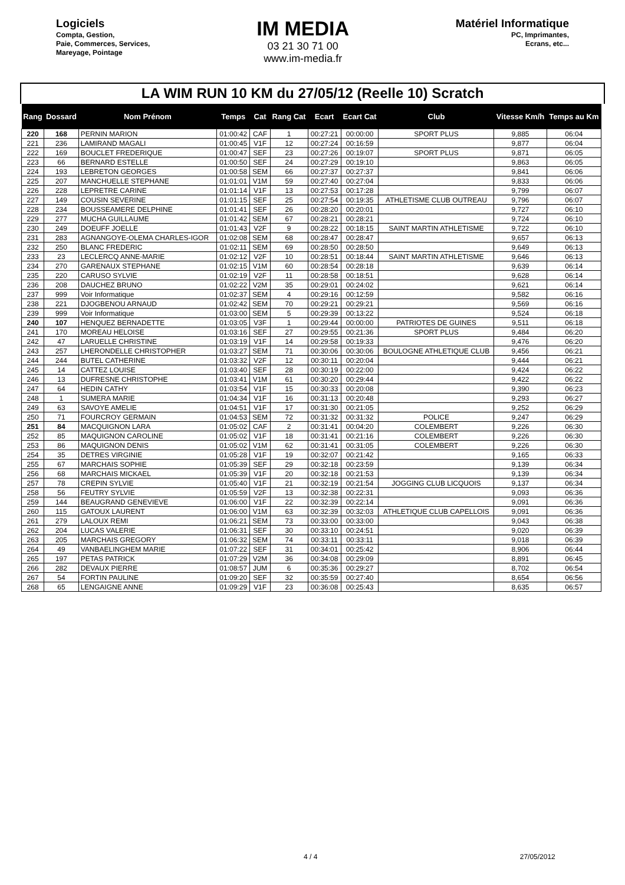Logiciels
Compta, Gestion,
Paie, Commerces, Services,
Mareyage, Pointage
IM MEDIA
03 21 30 71 00
www.im-media.fr
Matériel Informatique
PC, Imprimantes,
Ecrans, etc...
LA WIM RUN 10 KM du 27/05/12 (Reelle 10) Scratch
| Rang | Dossard | Nom Prénom | Temps | Cat | Rang Cat | Ecart | Ecart Cat | Club | Vitesse Km/h | Temps au Km |
| --- | --- | --- | --- | --- | --- | --- | --- | --- | --- | --- |
| 220 | 168 | PERNIN MARION | 01:00:42 | CAF | 1 | 00:27:21 | 00:00:00 | SPORT PLUS | 9,885 | 06:04 |
| 221 | 236 | LAMIRAND MAGALI | 01:00:45 | V1F | 12 | 00:27:24 | 00:16:59 | | 9,877 | 06:04 |
| 222 | 169 | BOUCLET FREDERIQUE | 01:00:47 | SEF | 23 | 00:27:26 | 00:19:07 | SPORT PLUS | 9,871 | 06:05 |
| 223 | 66 | BERNARD ESTELLE | 01:00:50 | SEF | 24 | 00:27:29 | 00:19:10 | | 9,863 | 06:05 |
| 224 | 193 | LEBRETON GEORGES | 01:00:58 | SEM | 66 | 00:27:37 | 00:27:37 | | 9,841 | 06:06 |
| 225 | 207 | MANCHUELLE STEPHANE | 01:01:01 | V1M | 59 | 00:27:40 | 00:27:04 | | 9,833 | 06:06 |
| 226 | 228 | LEPRETRE CARINE | 01:01:14 | V1F | 13 | 00:27:53 | 00:17:28 | | 9,799 | 06:07 |
| 227 | 149 | COUSIN SEVERINE | 01:01:15 | SEF | 25 | 00:27:54 | 00:19:35 | ATHLETISME CLUB OUTREAU | 9,796 | 06:07 |
| 228 | 234 | BOUSSEAMERE DELPHINE | 01:01:41 | SEF | 26 | 00:28:20 | 00:20:01 | | 9,727 | 06:10 |
| 229 | 277 | MUCHA GUILLAUME | 01:01:42 | SEM | 67 | 00:28:21 | 00:28:21 | | 9,724 | 06:10 |
| 230 | 249 | DOEUFF JOELLE | 01:01:43 | V2F | 9 | 00:28:22 | 00:18:15 | SAINT MARTIN ATHLETISME | 9,722 | 06:10 |
| 231 | 283 | AGNANGOYE-OLEMA CHARLES-IGOR | 01:02:08 | SEM | 68 | 00:28:47 | 00:28:47 | | 9,657 | 06:13 |
| 232 | 250 | BLANC FREDERIC | 01:02:11 | SEM | 69 | 00:28:50 | 00:28:50 | | 9,649 | 06:13 |
| 233 | 23 | LECLERCQ ANNE-MARIE | 01:02:12 | V2F | 10 | 00:28:51 | 00:18:44 | SAINT MARTIN ATHLETISME | 9,646 | 06:13 |
| 234 | 270 | GARENAUX STEPHANE | 01:02:15 | V1M | 60 | 00:28:54 | 00:28:18 | | 9,639 | 06:14 |
| 235 | 220 | CARUSO SYLVIE | 01:02:19 | V2F | 11 | 00:28:58 | 00:18:51 | | 9,628 | 06:14 |
| 236 | 208 | DAUCHEZ BRUNO | 01:02:22 | V2M | 35 | 00:29:01 | 00:24:02 | | 9,621 | 06:14 |
| 237 | 999 | Voir Informatique | 01:02:37 | SEM | 4 | 00:29:16 | 00:12:59 | | 9,582 | 06:16 |
| 238 | 221 | DJOGBENOU ARNAUD | 01:02:42 | SEM | 70 | 00:29:21 | 00:29:21 | | 9,569 | 06:16 |
| 239 | 999 | Voir Informatique | 01:03:00 | SEM | 5 | 00:29:39 | 00:13:22 | | 9,524 | 06:18 |
| 240 | 107 | HENQUEZ BERNADETTE | 01:03:05 | V3F | 1 | 00:29:44 | 00:00:00 | PATRIOTES DE GUINES | 9,511 | 06:18 |
| 241 | 170 | MOREAU HELOISE | 01:03:16 | SEF | 27 | 00:29:55 | 00:21:36 | SPORT PLUS | 9,484 | 06:20 |
| 242 | 47 | LARUELLE CHRISTINE | 01:03:19 | V1F | 14 | 00:29:58 | 00:19:33 | | 9,476 | 06:20 |
| 243 | 257 | LHERONDELLE CHRISTOPHER | 01:03:27 | SEM | 71 | 00:30:06 | 00:30:06 | BOULOGNE ATHLETIQUE CLUB | 9,456 | 06:21 |
| 244 | 244 | BUTEL CATHERINE | 01:03:32 | V2F | 12 | 00:30:11 | 00:20:04 | | 9,444 | 06:21 |
| 245 | 14 | CATTEZ LOUISE | 01:03:40 | SEF | 28 | 00:30:19 | 00:22:00 | | 9,424 | 06:22 |
| 246 | 13 | DUFRESNE CHRISTOPHE | 01:03:41 | V1M | 61 | 00:30:20 | 00:29:44 | | 9,422 | 06:22 |
| 247 | 64 | HEDIN CATHY | 01:03:54 | V1F | 15 | 00:30:33 | 00:20:08 | | 9,390 | 06:23 |
| 248 | 1 | SUMERA MARIE | 01:04:34 | V1F | 16 | 00:31:13 | 00:20:48 | | 9,293 | 06:27 |
| 249 | 63 | SAVOYE AMELIE | 01:04:51 | V1F | 17 | 00:31:30 | 00:21:05 | | 9,252 | 06:29 |
| 250 | 71 | FOURCROY GERMAIN | 01:04:53 | SEM | 72 | 00:31:32 | 00:31:32 | POLICE | 9,247 | 06:29 |
| 251 | 84 | MACQUIGNON LARA | 01:05:02 | CAF | 2 | 00:31:41 | 00:04:20 | COLEMBERT | 9,226 | 06:30 |
| 252 | 85 | MAQUIGNON CAROLINE | 01:05:02 | V1F | 18 | 00:31:41 | 00:21:16 | COLEMBERT | 9,226 | 06:30 |
| 253 | 86 | MAQUIGNON DENIS | 01:05:02 | V1M | 62 | 00:31:41 | 00:31:05 | COLEMBERT | 9,226 | 06:30 |
| 254 | 35 | DETRES VIRGINIE | 01:05:28 | V1F | 19 | 00:32:07 | 00:21:42 | | 9,165 | 06:33 |
| 255 | 67 | MARCHAIS SOPHIE | 01:05:39 | SEF | 29 | 00:32:18 | 00:23:59 | | 9,139 | 06:34 |
| 256 | 68 | MARCHAIS MICKAEL | 01:05:39 | V1F | 20 | 00:32:18 | 00:21:53 | | 9,139 | 06:34 |
| 257 | 78 | CREPIN SYLVIE | 01:05:40 | V1F | 21 | 00:32:19 | 00:21:54 | JOGGING CLUB LICQUOIS | 9,137 | 06:34 |
| 258 | 56 | FEUTRY SYLVIE | 01:05:59 | V2F | 13 | 00:32:38 | 00:22:31 | | 9,093 | 06:36 |
| 259 | 144 | BEAUGRAND GENEVIEVE | 01:06:00 | V1F | 22 | 00:32:39 | 00:22:14 | | 9,091 | 06:36 |
| 260 | 115 | GATOUX LAURENT | 01:06:00 | V1M | 63 | 00:32:39 | 00:32:03 | ATHLETIQUE CLUB CAPELLOIS | 9,091 | 06:36 |
| 261 | 279 | LALOUX REMI | 01:06:21 | SEM | 73 | 00:33:00 | 00:33:00 | | 9,043 | 06:38 |
| 262 | 204 | LUCAS VALERIE | 01:06:31 | SEF | 30 | 00:33:10 | 00:24:51 | | 9,020 | 06:39 |
| 263 | 205 | MARCHAIS GREGORY | 01:06:32 | SEM | 74 | 00:33:11 | 00:33:11 | | 9,018 | 06:39 |
| 264 | 49 | VANBAELINGHEM MARIE | 01:07:22 | SEF | 31 | 00:34:01 | 00:25:42 | | 8,906 | 06:44 |
| 265 | 197 | PETAS PATRICK | 01:07:29 | V2M | 36 | 00:34:08 | 00:29:09 | | 8,891 | 06:45 |
| 266 | 282 | DEVAUX PIERRE | 01:08:57 | JUM | 6 | 00:35:36 | 00:29:27 | | 8,702 | 06:54 |
| 267 | 54 | FORTIN PAULINE | 01:09:20 | SEF | 32 | 00:35:59 | 00:27:40 | | 8,654 | 06:56 |
| 268 | 65 | LENGAIGNE ANNE | 01:09:29 | V1F | 23 | 00:36:08 | 00:25:43 | | 8,635 | 06:57 |
4 / 4 27/05/2012